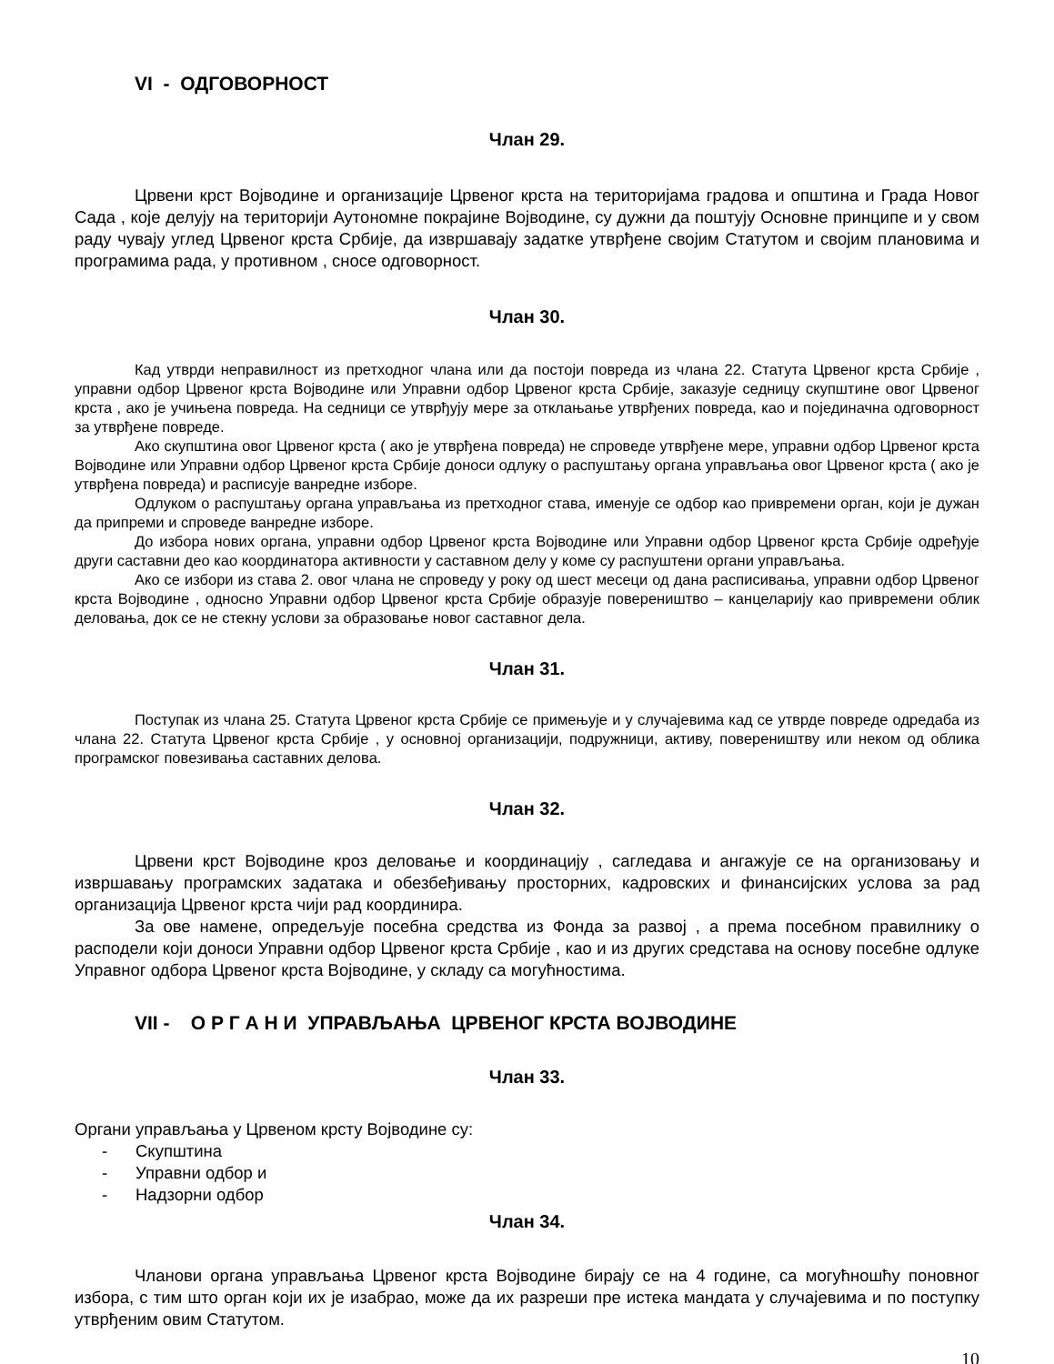VI - ОДГОВОРНОСТ
Члан 29.
Црвени крст Војводине и организације Црвеног крста на територијама градова и општина и Града Новог Сада , које делују на територији Аутономне покрајине Војводине, су дужни да поштују Основне принципе и у свом раду чувају углед Црвеног крста Србије, да извршавају задатке утврђене својим Статутом и својим плановима и програмима рада, у противном , сносе одговорност.
Члан 30.
Кад утврди неправилност из претходног члана или да постоји повреда из члана 22. Статута Црвеног крста Србије , управни одбор Црвеног крста Војводине или Управни одбор Црвеног крста Србије, заказује седницу скупштине овог Црвеног крста , ако је учињена повреда. На седници се утврђују мере за отклањање утврђених повреда, као и појединачна одговорност за утврђене повреде.
Ако скупштина овог Црвеног крста ( ако је утврђена повреда) не спроведе утврђене мере, управни одбор Црвеног крста Војводине или Управни одбор Црвеног крста Србије доноси одлуку о распуштању органа управљања овог Црвеног крста ( ако је утврђена повреда) и расписује ванредне изборе.
Одлуком о распуштању органа управљања из претходног става, именује се одбор као привремени орган, који је дужан да припреми и спроведе ванредне изборе.
До избора нових органа, управни одбор Црвеног крста Војводине или Управни одбор Црвеног крста Србије одређује други саставни део као координатора активности у саставном делу у коме су распуштени органи управљања.
Ако се избори из става 2. овог члана не спроведу у року од шест месеци од дана расписивања, управни одбор Црвеног крста Војводине , односно Управни одбор Црвеног крста Србије образује повереништво – канцеларију као привремени облик деловања, док се не стекну услови за образовање новог саставног дела.
Члан 31.
Поступак из члана 25. Статута Црвеног крста Србије се примењује и у случајевима кад се утврде повреде одредаба из члана 22. Статута Црвеног крста Србије , у основној организацији, подружници, активу, повереништву или неком од облика програмског повезивања саставних делова.
Члан 32.
Црвени крст Војводине кроз деловање и координацију , сагледава и ангажује се на организовању и извршавању програмских задатака и обезбеђивању просторних, кадровских и финансијских услова за рад организација Црвеног крста чији рад координира.
За ове намене, опредељује посебна средства из Фонда за развој , а према посебном правилнику о расподели који доноси Управни одбор Црвеног крста Србије , као и из других средстава на основу посебне одлуке Управног одбора Црвеног крста Војводине, у складу са могућностима.
VII - О Р Г А Н И УПРАВЉАЊА ЦРВЕНОГ КРСТА ВОЈВОДИНЕ
Члан 33.
Органи управљања у Црвеном крсту Војводине су:
- Скупштина
- Управни одбор и
- Надзорни одбор
Члан 34.
Чланови органа управљања Црвеног крста Војводине бирају се на 4 године, са могућношћу поновног избора, с тим што орган који их је изабрао, може да их разреши пре истека мандата у случајевима и по поступку утврђеним овим Статутом.
10